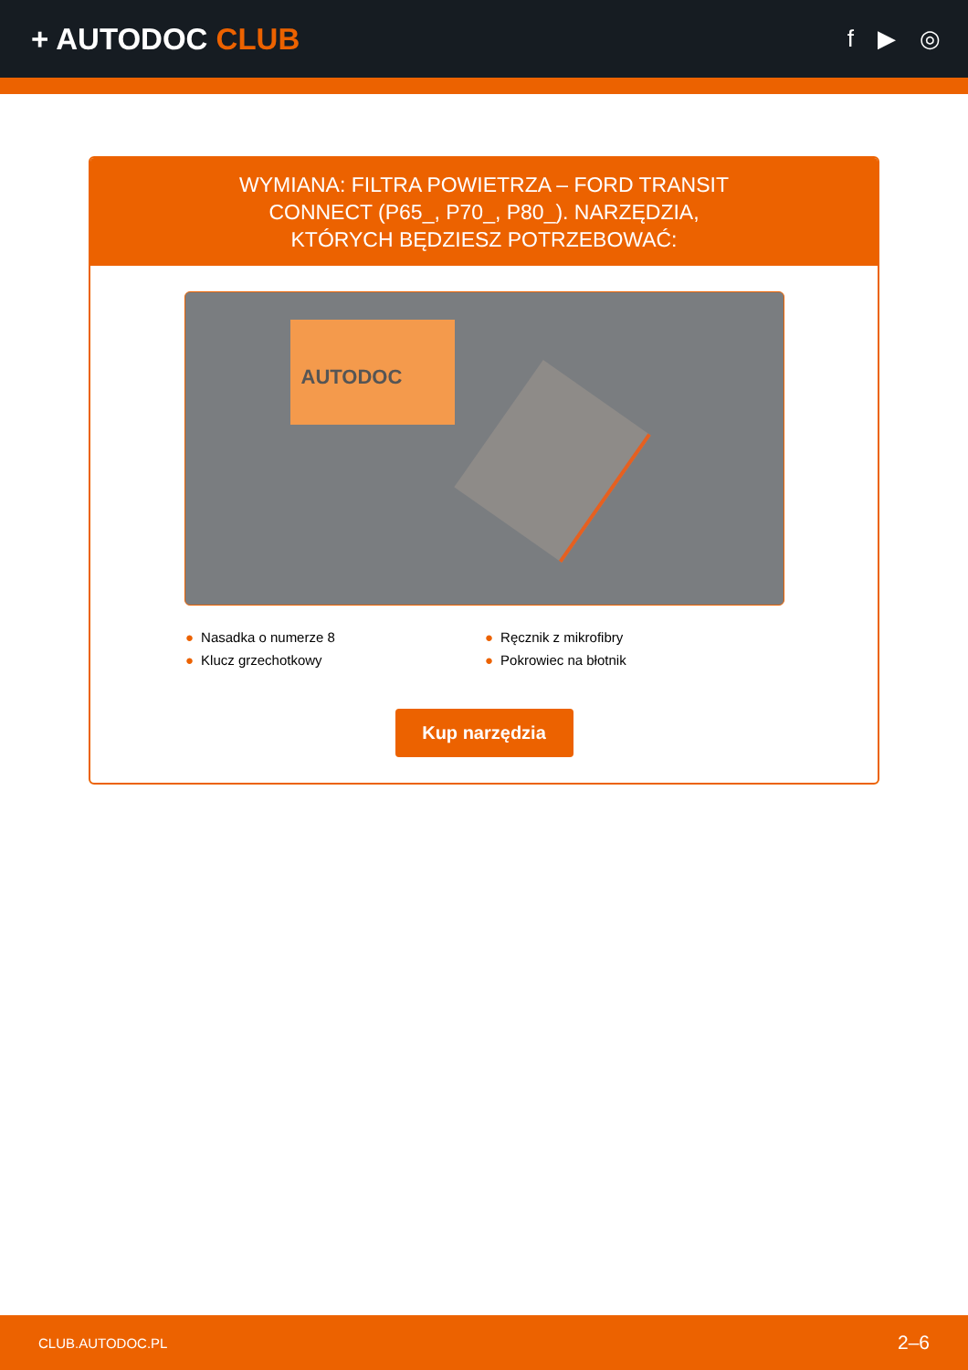+ AUTODOC CLUB
f ▶ ◎
WYMIANA: FILTRA POWIETRZA – FORD TRANSIT CONNECT (P65_, P70_, P80_). NARZĘDZIA, KTÓRYCH BĘDZIESZ POTRZEBOWAĆ:
AUTODOC
● Nasadka o numerze 8
● Ręcznik z mikrofibry
● Klucz grzechotkowy
● Pokrowiec na błotnik
Kup narzędzia
CLUB.AUTODOC.PL 2–6